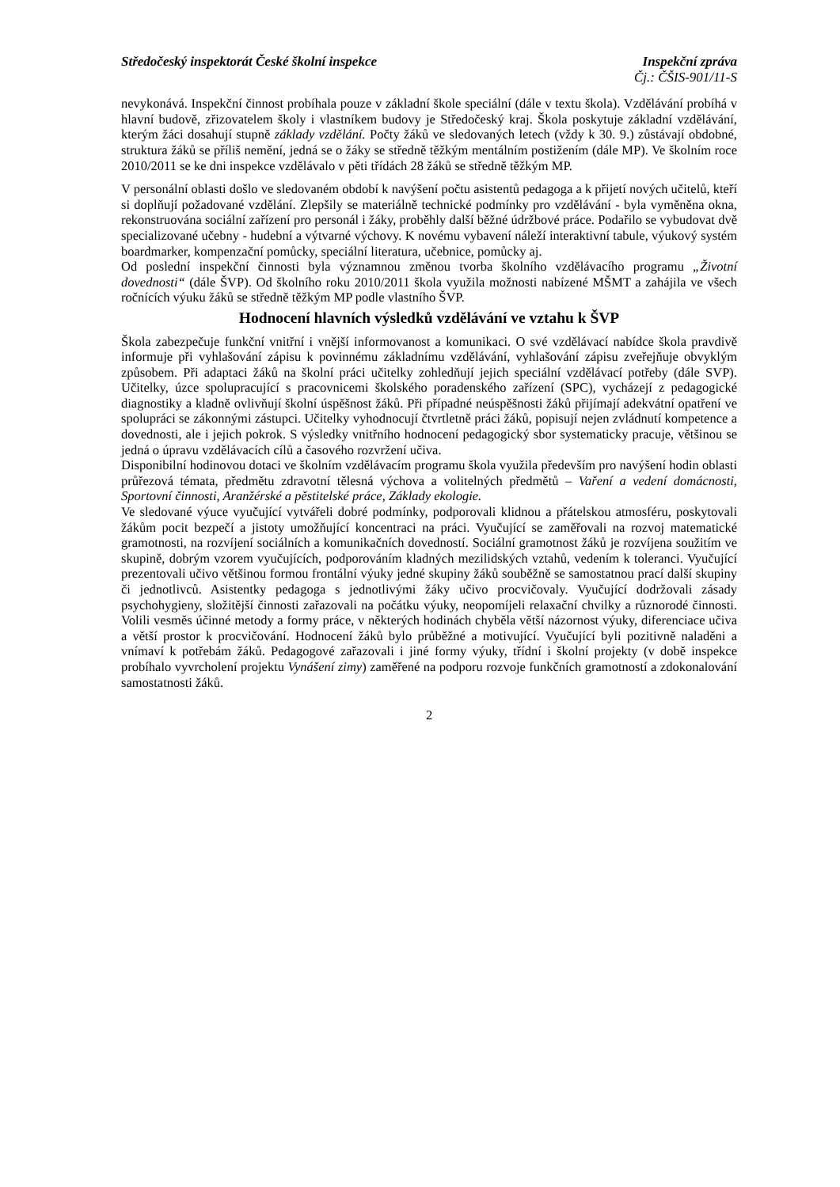Středočeský inspektorát České školní inspekce Inspekční zpráva
Čj.: ČŠIS-901/11-S
nevykonává. Inspekční činnost probíhala pouze v základní škole speciální (dále v textu škola). Vzdělávání probíhá v hlavní budově, zřizovatelem školy i vlastníkem budovy je Středočeský kraj. Škola poskytuje základní vzdělávání, kterým žáci dosahují stupně základy vzdělání. Počty žáků ve sledovaných letech (vždy k 30. 9.) zůstávají obdobné, struktura žáků se příliš nemění, jedná se o žáky se středně těžkým mentálním postižením (dále MP). Ve školním roce 2010/2011 se ke dni inspekce vzdělávalo v pěti třídách 28 žáků se středně těžkým MP.
V personální oblasti došlo ve sledovaném období k navýšení počtu asistentů pedagoga a k přijetí nových učitelů, kteří si doplňují požadované vzdělání. Zlepšily se materiálně technické podmínky pro vzdělávání - byla vyměněna okna, rekonstruována sociální zařízení pro personál i žáky, proběhly další běžné údržbové práce. Podařilo se vybudovat dvě specializované učebny - hudební a výtvarné výchovy. K novému vybavení náleží interaktivní tabule, výukový systém boardmarker, kompenzační pomůcky, speciální literatura, učebnice, pomůcky aj.
Od poslední inspekční činnosti byla významnou změnou tvorba školního vzdělávacího programu „Životní dovednosti“ (dále ŠVP). Od školního roku 2010/2011 škola využila možnosti nabízené MŠMT a zahájila ve všech ročnících výuku žáků se středně těžkým MP podle vlastního ŠVP.
Hodnocení hlavních výsledků vzdělávání ve vztahu k ŠVP
Škola zabezpečuje funkční vnitřní i vnější informovanost a komunikaci. O své vzdělávací nabídce škola pravdivě informuje při vyhlašování zápisu k povinnému základnímu vzdělávání, vyhlašování zápisu zveřejňuje obvyklým způsobem. Při adaptaci žáků na školní práci učitelky zohledňují jejich speciální vzdělávací potřeby (dále SVP). Učitelky, úzce spolupracující s pracovnicemi školského poradenského zařízení (SPC), vycházejí z pedagogické diagnostiky a kladně ovlivňují školní úspěšnost žáků. Při případné neúspěšnosti žáků přijímají adekvátní opatření ve spolupráci se zákonnými zástupci. Učitelky vyhodnocují čtvrtletně práci žáků, popisují nejen zvládnutí kompetence a dovednosti, ale i jejich pokrok. S výsledky vnitřního hodnocení pedagogický sbor systematicky pracuje, většinou se jedná o úpravu vzdělávacích cílů a časového rozvržení učiva.
Disponibilní hodinovou dotaci ve školním vzdělávacím programu škola využila především pro navýšení hodin oblasti průřezová témata, předmětu zdravotní tělesná výchova a volitelných předmětů – Vaření a vedení domácnosti, Sportovní činnosti, Aranžérské a pěstitelské práce, Základy ekologie.
Ve sledované výuce vyučující vytvářeli dobré podmínky, podporovali klidnou a přátelskou atmosféru, poskytovali žákům pocit bezpečí a jistoty umožňující koncentraci na práci. Vyučující se zaměřovali na rozvoj matematické gramotnosti, na rozvíjení sociálních a komunikačních dovedností. Sociální gramotnost žáků je rozvíjena soužitím ve skupině, dobrým vzorem vyučujících, podporováním kladných mezilidských vztahů, vedením k toleranci. Vyučující prezentovali učivo většinou formou frontální výuky jedné skupiny žáků souběžně se samostatnou prací další skupiny či jednotlivců. Asistentky pedagoga s jednotlivými žáky učivo procvičovaly. Vyučující dodržovali zásady psychohygieny, složitější činnosti zařazovali na počátku výuky, neopomíjeli relaxační chvilky a různorodé činnosti. Volili vesměs účinné metody a formy práce, v některých hodinách chyběla větší názornost výuky, diferenciace učiva a větší prostor k procvičování. Hodnocení žáků bylo průběžné a motivující. Vyučující byli pozitivně naladěni a vnímaví k potřebám žáků. Pedagogové zařazovali i jiné formy výuky, třídní i školní projekty (v době inspekce probíhalo vyvrcholení projektu Vynášení zimy) zaměřené na podporu rozvoje funkčních gramotností a zdokonalování samostatnosti žáků.
2